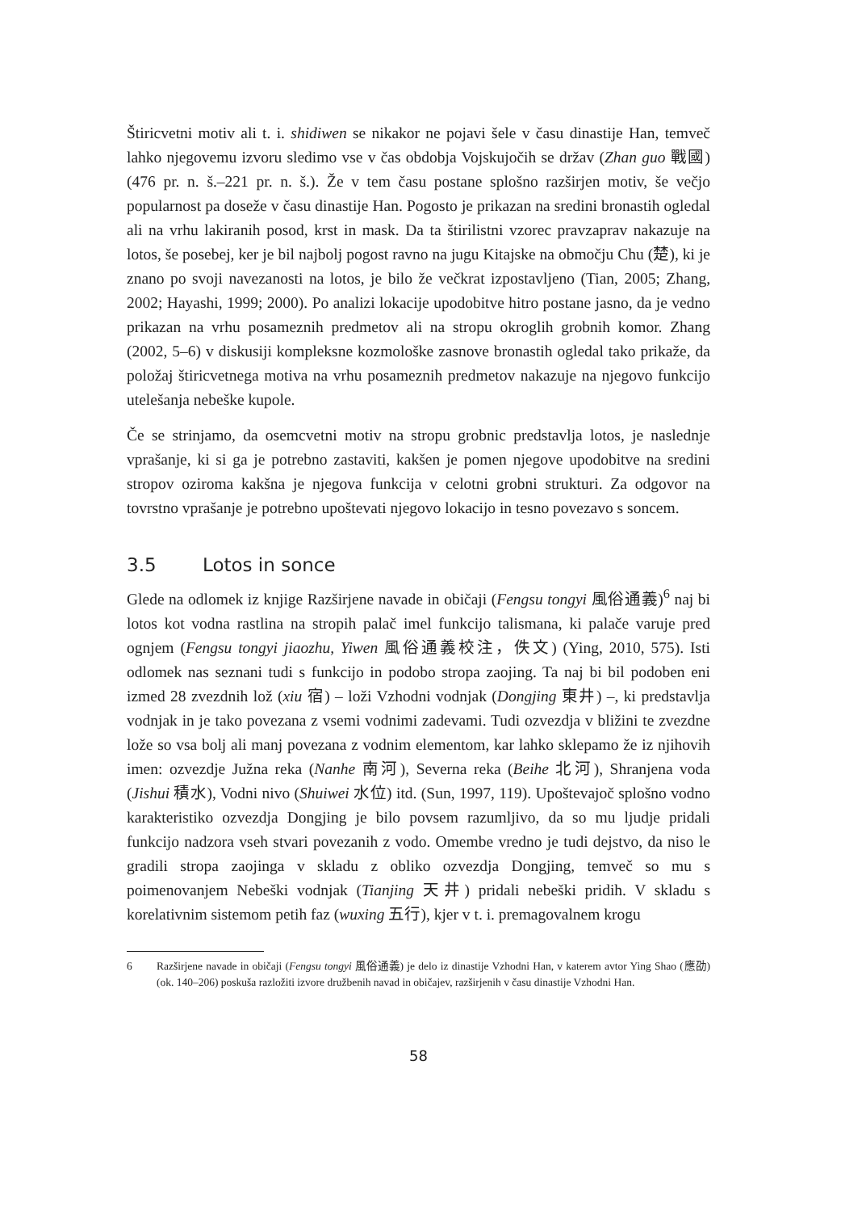Štiricvetni motiv ali t. i. shidiwen se nikakor ne pojavi šele v času dinastije Han, temveč lahko njegovemu izvoru sledimo vse v čas obdobja Vojskujočih se držav (Zhan guo 戰國) (476 pr. n. š.–221 pr. n. š.). Že v tem času postane splošno razširjen motiv, še večjo popularnost pa doseže v času dinastije Han. Pogosto je prikazan na sredini bronastih ogledal ali na vrhu lakiranih posod, krst in mask. Da ta štirilistni vzorec pravzaprav nakazuje na lotos, še posebej, ker je bil najbolj pogost ravno na jugu Kitajske na območju Chu (楚), ki je znano po svoji navezanosti na lotos, je bilo že večkrat izpostavljeno (Tian, 2005; Zhang, 2002; Hayashi, 1999; 2000). Po analizi lokacije upodobitve hitro postane jasno, da je vedno prikazan na vrhu posameznih predmetov ali na stropu okroglih grobnih komor. Zhang (2002, 5–6) v diskusiji kompleksne kozmološke zasnove bronastih ogledal tako prikaže, da položaj štiricvetnega motiva na vrhu posameznih predmetov nakazuje na njegovo funkcijo utelešanja nebeške kupole.
Če se strinjamo, da osemcvetni motiv na stropu grobnic predstavlja lotos, je naslednje vprašanje, ki si ga je potrebno zastaviti, kakšen je pomen njegove upodobitve na sredini stropov oziroma kakšna je njegova funkcija v celotni grobni strukturi. Za odgovor na tovrstno vprašanje je potrebno upoštevati njegovo lokacijo in tesno povezavo s soncem.
3.5 Lotos in sonce
Glede na odlomek iz knjige Razširjene navade in običaji (Fengsu tongyi 風俗通義)<sup>6</sup> naj bi lotos kot vodna rastlina na stropih palač imel funkcijo talismana, ki palače varuje pred ognjem (Fengsu tongyi jiaozhu, Yiwen 風俗通義校注，佚文) (Ying, 2010, 575). Isti odlomek nas seznani tudi s funkcijo in podobo stropa zaojing. Ta naj bi bil podoben eni izmed 28 zvezdnih lož (xiu 宿) – loži Vzhodni vodnjak (Dongjing 東井) –, ki predstavlja vodnjak in je tako povezana z vsemi vodnimi zadevami. Tudi ozvezdja v bližini te zvezdne lože so vsa bolj ali manj povezana z vodnim elementom, kar lahko sklepamo že iz njihovih imen: ozvezdje Južna reka (Nanhe 南河), Severna reka (Beihe 北河), Shranjena voda (Jishui 積水), Vodni nivo (Shuiwei 水位) itd. (Sun, 1997, 119). Upoštevajoč splošno vodno karakteristiko ozvezdja Dongjing je bilo povsem razumljivo, da so mu ljudje pridali funkcijo nadzora vseh stvari povezanih z vodo. Omembe vredno je tudi dejstvo, da niso le gradili stropa zaojinga v skladu z obliko ozvezdja Dongjing, temveč so mu s poimenovanjem Nebeški vodnjak (Tianjing 天井) pridali nebeški pridih. V skladu s korelativnim sistemom petih faz (wuxing 五行), kjer v t. i. premagovalnem krogu
6 Razširjene navade in običaji (Fengsu tongyi 風俗通義) je delo iz dinastije Vzhodni Han, v katerem avtor Ying Shao (應劭) (ok. 140–206) poskuša razložiti izvore družbenih navad in običajev, razširjenih v času dinastije Vzhodni Han.
58